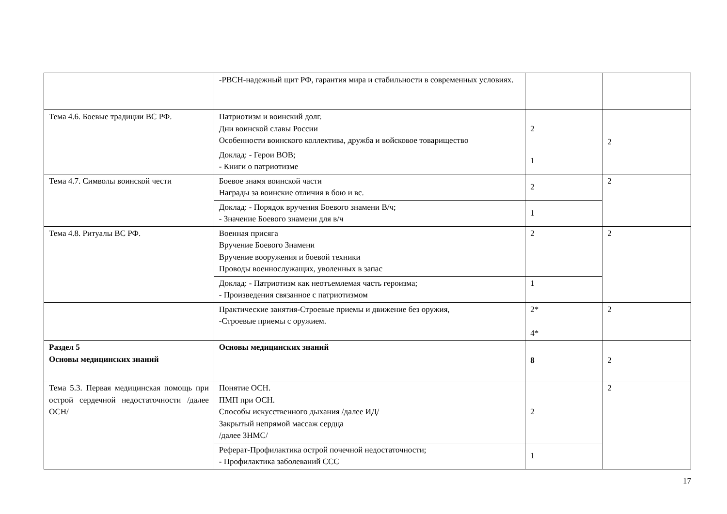| | -РВСН-надежный щит РФ, гарантия мира и стабильности в современных условиях. | | |
| Тема 4.6. Боевые традиции ВС РФ. | Патриотизм и воинский долг. Дни воинской славы России Особенности воинского коллектива, дружба и войсковое товарищество | 2 | 2 |
| | Доклад: - Герои ВОВ; - Книги о патриотизме | 1 | |
| Тема 4.7. Символы воинской чести | Боевое знамя воинской части Награды за воинские отличия в бою и вс. | 2 | 2 |
| | Доклад: - Порядок вручения Боевого знамени В/ч; - Значение Боевого знамени для в/ч | 1 | |
| Тема 4.8. Ритуалы ВС РФ. | Военная присяга Вручение Боевого Знамени Вручение вооружения и боевой техники Проводы военнослужащих, уволенных в запас | 2 | 2 |
| | Доклад: - Патриотизм как неотъемлемая часть героизма; - Произведения связанное с патриотизмом | 1 | |
| | Практические занятия-Строевые приемы и движение без оружия, -Строевые приемы с оружием. | 2* 4* | 2 |
| Раздел 5 Основы медицинских знаний | Основы медицинских знаний | 8 | 2 |
| Тема 5.3. Первая медицинская помощь при острой сердечной недостаточности /далее ОСН/ | Понятие ОСН. ПМП при ОСН. Способы искусственного дыхания /далее ИД/ Закрытый непрямой массаж сердца /далее ЗНМС/ | 2 | 2 |
| | Реферат-Профилактика острой почечной недостаточности; - Профилактика заболеваний ССС | 1 | |
17